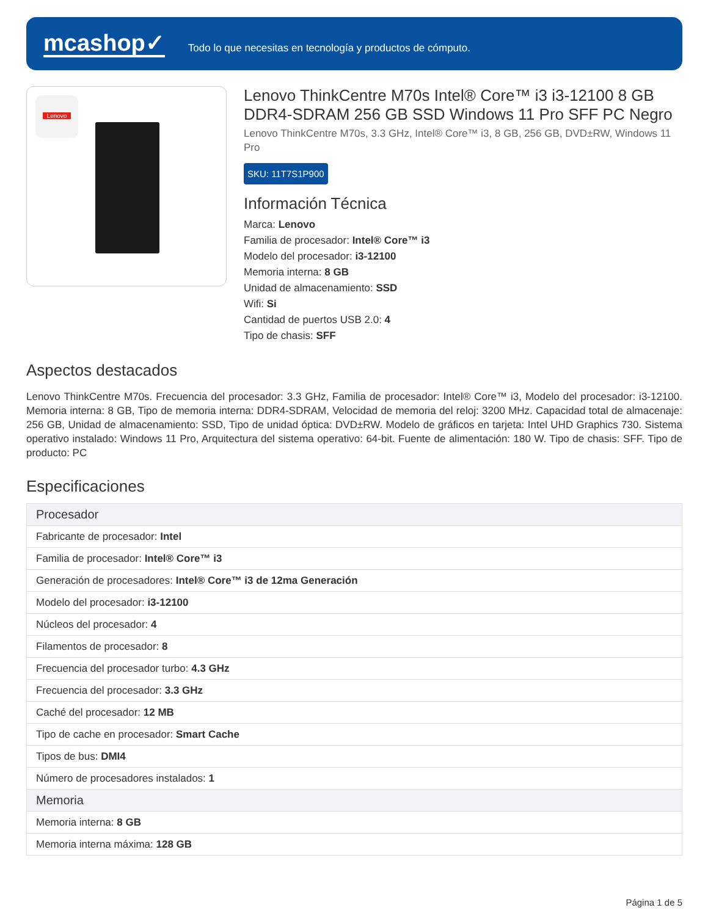mcashop✓
Todo lo que necesitas en tecnología y productos de cómputo.
Lenovo
Lenovo ThinkCentre M70s Intel® Core™ i3 i3-12100 8 GB DDR4-SDRAM 256 GB SSD Windows 11 Pro SFF PC Negro
Lenovo ThinkCentre M70s, 3.3 GHz, Intel® Core™ i3, 8 GB, 256 GB, DVD±RW, Windows 11 Pro
SKU: 11T7S1P900
Información Técnica
Marca: Lenovo
Familia de procesador: Intel® Core™ i3
Modelo del procesador: i3-12100
Memoria interna: 8 GB
Unidad de almacenamiento: SSD
Wifi: Si
Cantidad de puertos USB 2.0: 4
Tipo de chasis: SFF
Aspectos destacados
Lenovo ThinkCentre M70s. Frecuencia del procesador: 3.3 GHz, Familia de procesador: Intel® Core™ i3, Modelo del procesador: i3-12100. Memoria interna: 8 GB, Tipo de memoria interna: DDR4-SDRAM, Velocidad de memoria del reloj: 3200 MHz. Capacidad total de almacenaje: 256 GB, Unidad de almacenamiento: SSD, Tipo de unidad óptica: DVD±RW. Modelo de gráficos en tarjeta: Intel UHD Graphics 730. Sistema operativo instalado: Windows 11 Pro, Arquitectura del sistema operativo: 64-bit. Fuente de alimentación: 180 W. Tipo de chasis: SFF. Tipo de producto: PC
Especificaciones
| Procesador |
| --- |
| Fabricante de procesador: Intel |
| Familia de procesador: Intel® Core™ i3 |
| Generación de procesadores: Intel® Core™ i3 de 12ma Generación |
| Modelo del procesador: i3-12100 |
| Núcleos del procesador: 4 |
| Filamentos de procesador: 8 |
| Frecuencia del procesador turbo: 4.3 GHz |
| Frecuencia del procesador: 3.3 GHz |
| Caché del procesador: 12 MB |
| Tipo de cache en procesador: Smart Cache |
| Tipos de bus: DMI4 |
| Número de procesadores instalados: 1 |
| Memoria |
| Memoria interna: 8 GB |
| Memoria interna máxima: 128 GB |
Página 1 de 5